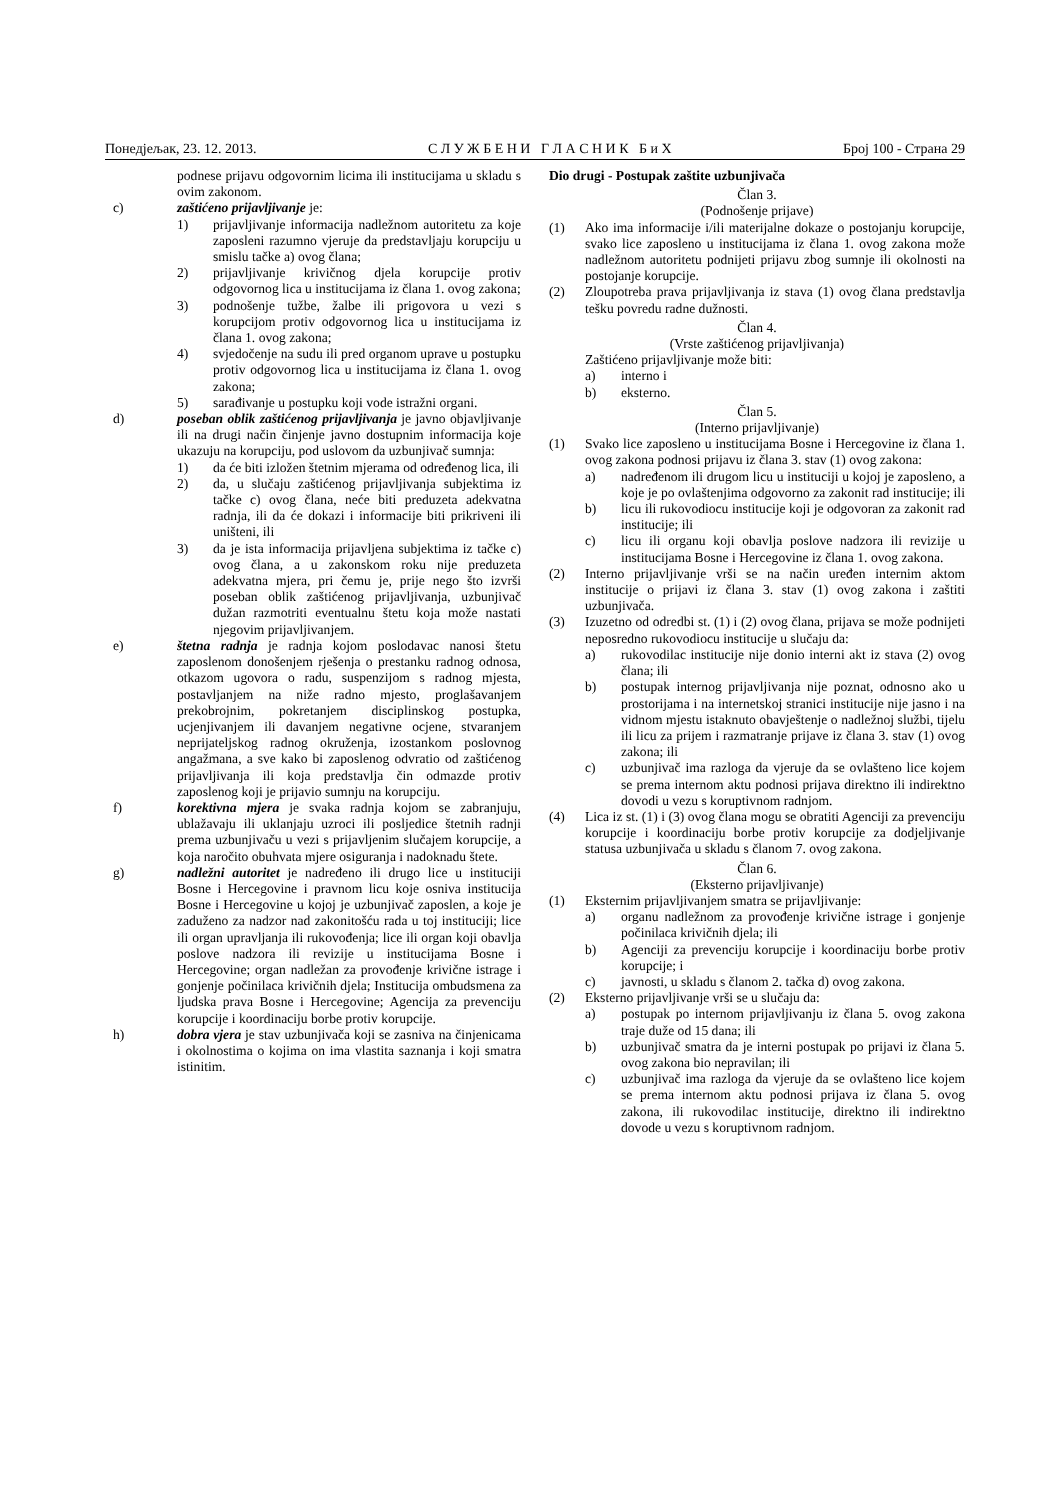Понедјељак, 23. 12. 2013. С Л У Ж Б Е Н И Г Л А С Н И К Б и Х Број 100 - Страна 29
podnese prijavu odgovornim licima ili institucijama u skladu s ovim zakonom.
c) zaštićeno prijavljivanje je:
1) prijavljivanje informacija nadležnom autoritetu za koje zaposleni razumno vjeruje da predstavljaju korupciju u smislu tačke a) ovog člana;
2) prijavljivanje krivičnog djela korupcije protiv odgovornog lica u institucijama iz člana 1. ovog zakona;
3) podnošenje tužbe, žalbe ili prigovora u vezi s korupcijom protiv odgovornog lica u institucijama iz člana 1. ovog zakona;
4) svjedočenje na sudu ili pred organom uprave u postupku protiv odgovornog lica u institucijama iz člana 1. ovog zakona;
5) sarađivanje u postupku koji vode istražni organi.
d) poseban oblik zaštićenog prijavljivanja je javno objavljivanje ili na drugi način činjenje javno dostupnim informacija koje ukazuju na korupciju, pod uslovom da uzbunjivač sumnja:
1) da će biti izložen štetnim mjerama od određenog lica, ili
2) da, u slučaju zaštićenog prijavljivanja subjektima iz tačke c) ovog člana, neće biti preduzeta adekvatna radnja, ili da će dokazi i informacije biti prikriveni ili uništeni, ili
3) da je ista informacija prijavljena subjektima iz tačke c) ovog člana, a u zakonskom roku nije preduzeta adekvatna mjera, pri čemu je, prije nego što izvrši poseban oblik zaštićenog prijavljivanja, uzbunjivač dužan razmotriti eventualnu štetu koja može nastati njegovim prijavljivanjem.
e) štetna radnja je radnja kojom poslodavac nanosi štetu zaposlenom donošenjem rješenja o prestanku radnog odnosa, otkazom ugovora o radu, suspenzijom s radnog mjesta, postavljanjem na niže radno mjesto, proglašavanjem prekobrojnim, pokretanjem disciplinskog postupka, ucjenjivanjem ili davanjem negativne ocjene, stvaranjem neprijateljskog radnog okruženja, izostankom poslovnog angažmana, a sve kako bi zaposlenog odvratio od zaštićenog prijavljivanja ili koja predstavlja čin odmazde protiv zaposlenog koji je prijavio sumnju na korupciju.
f) korektivna mjera je svaka radnja kojom se zabranjuju, ublažavaju ili uklanjaju uzroci ili posljedice štetnih radnji prema uzbunjivaču u vezi s prijavljenim slučajem korupcije, a koja naročito obuhvata mjere osiguranja i nadoknadu štete.
g) nadležni autoritet je nadređeno ili drugo lice u instituciji Bosne i Hercegovine i pravnom licu koje osniva institucija Bosne i Hercegovine u kojoj je uzbunjivač zaposlen, a koje je zaduženo za nadzor nad zakonitošću rada u toj instituciji; lice ili organ upravljanja ili rukovođenja; lice ili organ koji obavlja poslove nadzora ili revizije u institucijama Bosne i Hercegovine; organ nadležan za provođenje krivične istrage i gonjenje počinilaca krivičnih djela; Institucija ombudsmena za ljudska prava Bosne i Hercegovine; Agencija za prevenciju korupcije i koordinaciju borbe protiv korupcije.
h) dobra vjera je stav uzbunjivača koji se zasniva na činjenicama i okolnostima o kojima on ima vlastita saznanja i koji smatra istinitim.
Dio drugi - Postupak zaštite uzbunjivača
Član 3.
(Podnošenje prijave)
(1) Ako ima informacije i/ili materijalne dokaze o postojanju korupcije, svako lice zaposleno u institucijama iz člana 1. ovog zakona može nadležnom autoritetu podnijeti prijavu zbog sumnje ili okolnosti na postojanje korupcije.
(2) Zloupotreba prava prijavljivanja iz stava (1) ovog člana predstavlja tešku povredu radne dužnosti.
Član 4.
(Vrste zaštićenog prijavljivanja)
Zaštićeno prijavljivanje može biti:
a) interno i
b) eksterno.
Član 5.
(Interno prijavljivanje)
(1) Svako lice zaposleno u institucijama Bosne i Hercegovine iz člana 1. ovog zakona podnosi prijavu iz člana 3. stav (1) ovog zakona:
a) nadređenom ili drugom licu u instituciji u kojoj je zaposleno, a koje je po ovlaštenjima odgovorno za zakonit rad institucije; ili
b) licu ili rukovodiocu institucije koji je odgovoran za zakonit rad institucije; ili
c) licu ili organu koji obavlja poslove nadzora ili revizije u institucijama Bosne i Hercegovine iz člana 1. ovog zakona.
(2) Interno prijavljivanje vrši se na način uređen internim aktom institucije o prijavi iz člana 3. stav (1) ovog zakona i zaštiti uzbunjivača.
(3) Izuzetno od odredbi st. (1) i (2) ovog člana, prijava se može podnijeti neposredno rukovodiocu institucije u slučaju da:
a) rukovodilac institucije nije donio interni akt iz stava (2) ovog člana; ili
b) postupak internog prijavljivanja nije poznat, odnosno ako u prostorijama i na internetskoj stranici institucije nije jasno i na vidnom mjestu istaknuto obavještenje o nadležnoj službi, tijelu ili licu za prijem i razmatranje prijave iz člana 3. stav (1) ovog zakona; ili
c) uzbunjivač ima razloga da vjeruje da se ovlašteno lice kojem se prema internom aktu podnosi prijava direktno ili indirektno dovodi u vezu s koruptivnom radnjom.
(4) Lica iz st. (1) i (3) ovog člana mogu se obratiti Agenciji za prevenciju korupcije i koordinaciju borbe protiv korupcije za dodjeljivanje statusa uzbunjivača u skladu s članom 7. ovog zakona.
Član 6.
(Eksterno prijavljivanje)
(1) Eksternim prijavljivanjem smatra se prijavljivanje:
a) organu nadležnom za provođenje krivične istrage i gonjenje počinilaca krivičnih djela; ili
b) Agenciji za prevenciju korupcije i koordinaciju borbe protiv korupcije; i
c) javnosti, u skladu s članom 2. tačka d) ovog zakona.
(2) Eksterno prijavljivanje vrši se u slučaju da:
a) postupak po internom prijavljivanju iz člana 5. ovog zakona traje duže od 15 dana; ili
b) uzbunjivač smatra da je interni postupak po prijavi iz člana 5. ovog zakona bio nepravilan; ili
c) uzbunjivač ima razloga da vjeruje da se ovlašteno lice kojem se prema internom aktu podnosi prijava iz člana 5. ovog zakona, ili rukovodilac institucije, direktno ili indirektno dovode u vezu s koruptivnom radnjom.